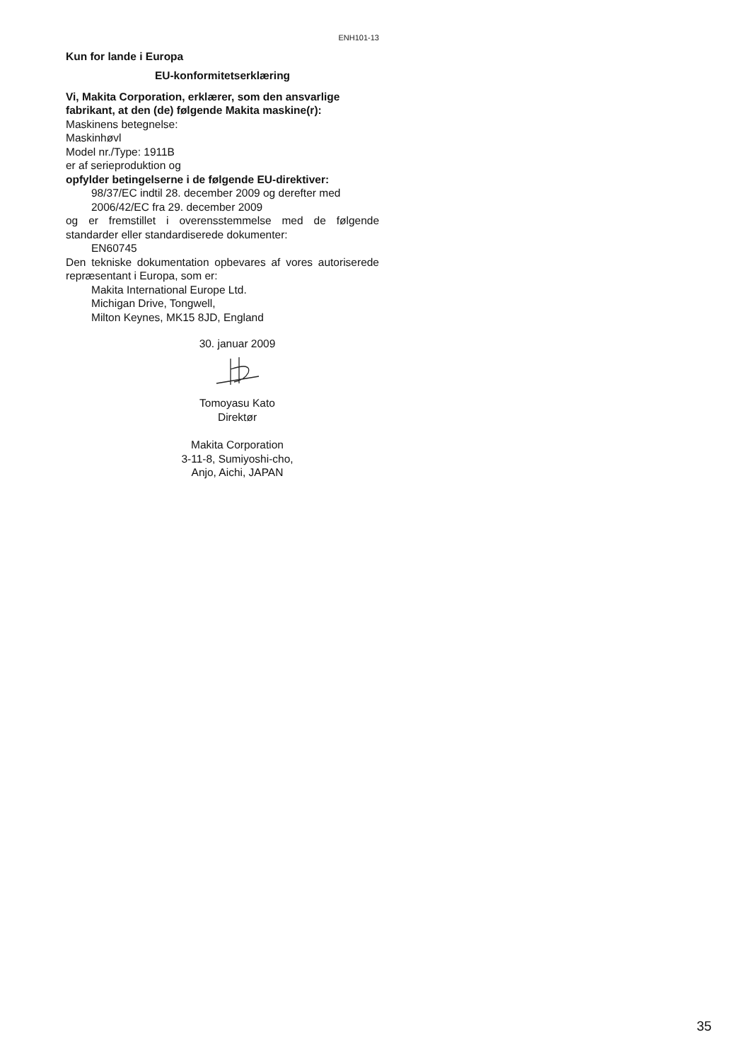ENH101-13
Kun for lande i Europa
EU-konformitetserklæring
Vi, Makita Corporation, erklærer, som den ansvarlige fabrikant, at den (de) følgende Makita maskine(r):
Maskinens betegnelse:
Maskinhøvl
Model nr./Type: 1911B
er af serieproduktion og
opfylder betingelserne i de følgende EU-direktiver:
98/37/EC indtil 28. december 2009 og derefter med 2006/42/EC fra 29. december 2009
og er fremstillet i overensstemmelse med de følgende standarder eller standardiserede dokumenter:
EN60745
Den tekniske dokumentation opbevares af vores autoriserede repræsentant i Europa, som er:
Makita International Europe Ltd.
Michigan Drive, Tongwell,
Milton Keynes, MK15 8JD, England
30. januar 2009
Tomoyasu Kato
Direktør
Makita Corporation
3-11-8, Sumiyoshi-cho,
Anjo, Aichi, JAPAN
35